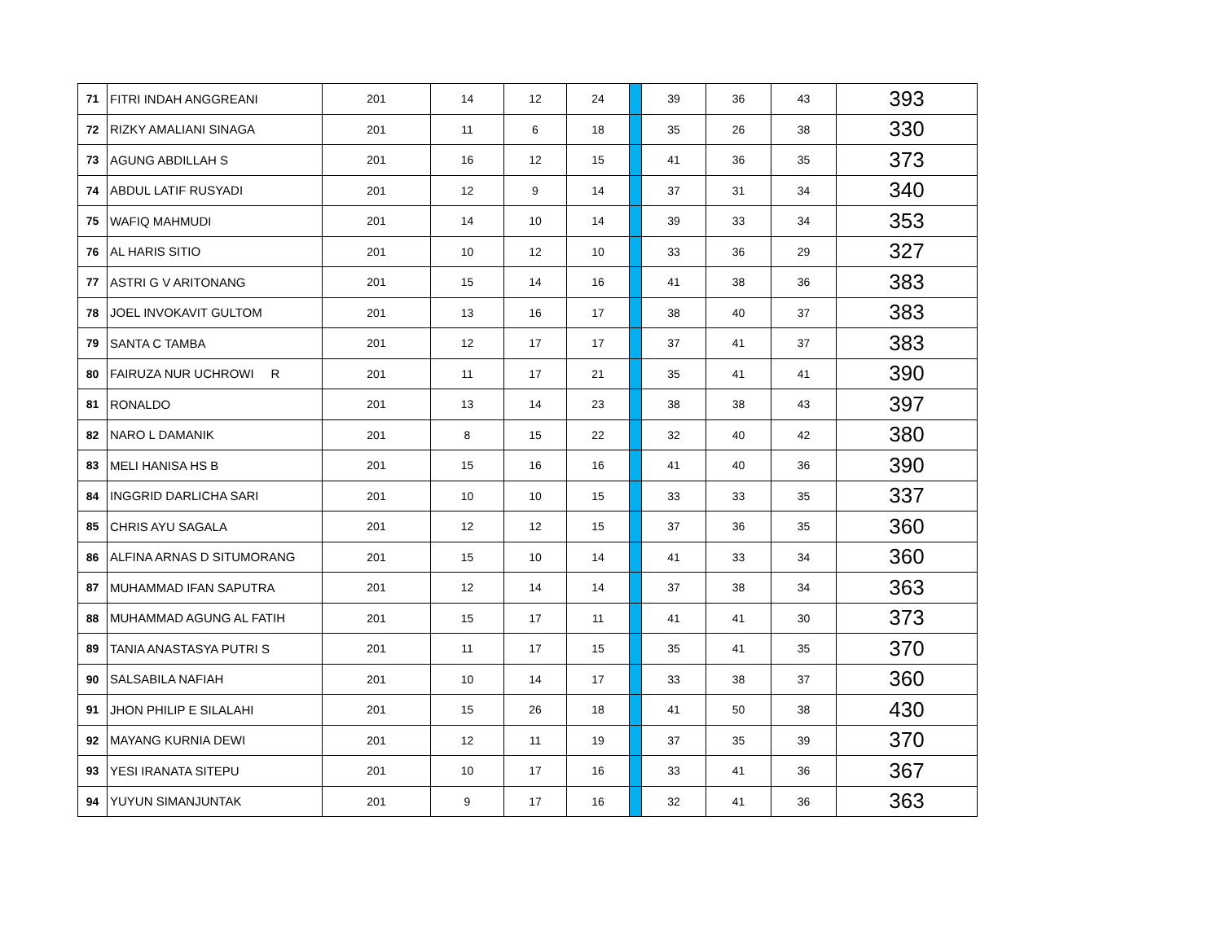| 71 | FITRI INDAH ANGGREANI | 201 | 14 | 12 | 24 | | 39 | 36 | 43 | 393 |
| 72 | RIZKY AMALIANI SINAGA | 201 | 11 | 6 | 18 | | 35 | 26 | 38 | 330 |
| 73 | AGUNG ABDILLAH S | 201 | 16 | 12 | 15 | | 41 | 36 | 35 | 373 |
| 74 | ABDUL LATIF RUSYADI | 201 | 12 | 9 | 14 | | 37 | 31 | 34 | 340 |
| 75 | WAFIQ MAHMUDI | 201 | 14 | 10 | 14 | | 39 | 33 | 34 | 353 |
| 76 | AL HARIS SITIO | 201 | 10 | 12 | 10 | | 33 | 36 | 29 | 327 |
| 77 | ASTRI G V ARITONANG | 201 | 15 | 14 | 16 | | 41 | 38 | 36 | 383 |
| 78 | JOEL INVOKAVIT GULTOM | 201 | 13 | 16 | 17 | | 38 | 40 | 37 | 383 |
| 79 | SANTA C TAMBA | 201 | 12 | 17 | 17 | | 37 | 41 | 37 | 383 |
| 80 | FAIRUZA NUR UCHROWI R | 201 | 11 | 17 | 21 | | 35 | 41 | 41 | 390 |
| 81 | RONALDO | 201 | 13 | 14 | 23 | | 38 | 38 | 43 | 397 |
| 82 | NARO L DAMANIK | 201 | 8 | 15 | 22 | | 32 | 40 | 42 | 380 |
| 83 | MELI HANISA HS B | 201 | 15 | 16 | 16 | | 41 | 40 | 36 | 390 |
| 84 | INGGRID DARLICHA SARI | 201 | 10 | 10 | 15 | | 33 | 33 | 35 | 337 |
| 85 | CHRIS AYU SAGALA | 201 | 12 | 12 | 15 | | 37 | 36 | 35 | 360 |
| 86 | ALFINA ARNAS D SITUMORANG | 201 | 15 | 10 | 14 | | 41 | 33 | 34 | 360 |
| 87 | MUHAMMAD IFAN SAPUTRA | 201 | 12 | 14 | 14 | | 37 | 38 | 34 | 363 |
| 88 | MUHAMMAD AGUNG AL FATIH | 201 | 15 | 17 | 11 | | 41 | 41 | 30 | 373 |
| 89 | TANIA ANASTASYA PUTRI S | 201 | 11 | 17 | 15 | | 35 | 41 | 35 | 370 |
| 90 | SALSABILA NAFIAH | 201 | 10 | 14 | 17 | | 33 | 38 | 37 | 360 |
| 91 | JHON PHILIP E SILALAHI | 201 | 15 | 26 | 18 | | 41 | 50 | 38 | 430 |
| 92 | MAYANG KURNIA DEWI | 201 | 12 | 11 | 19 | | 37 | 35 | 39 | 370 |
| 93 | YESI IRANATA SITEPU | 201 | 10 | 17 | 16 | | 33 | 41 | 36 | 367 |
| 94 | YUYUN SIMANJUNTAK | 201 | 9 | 17 | 16 | | 32 | 41 | 36 | 363 |